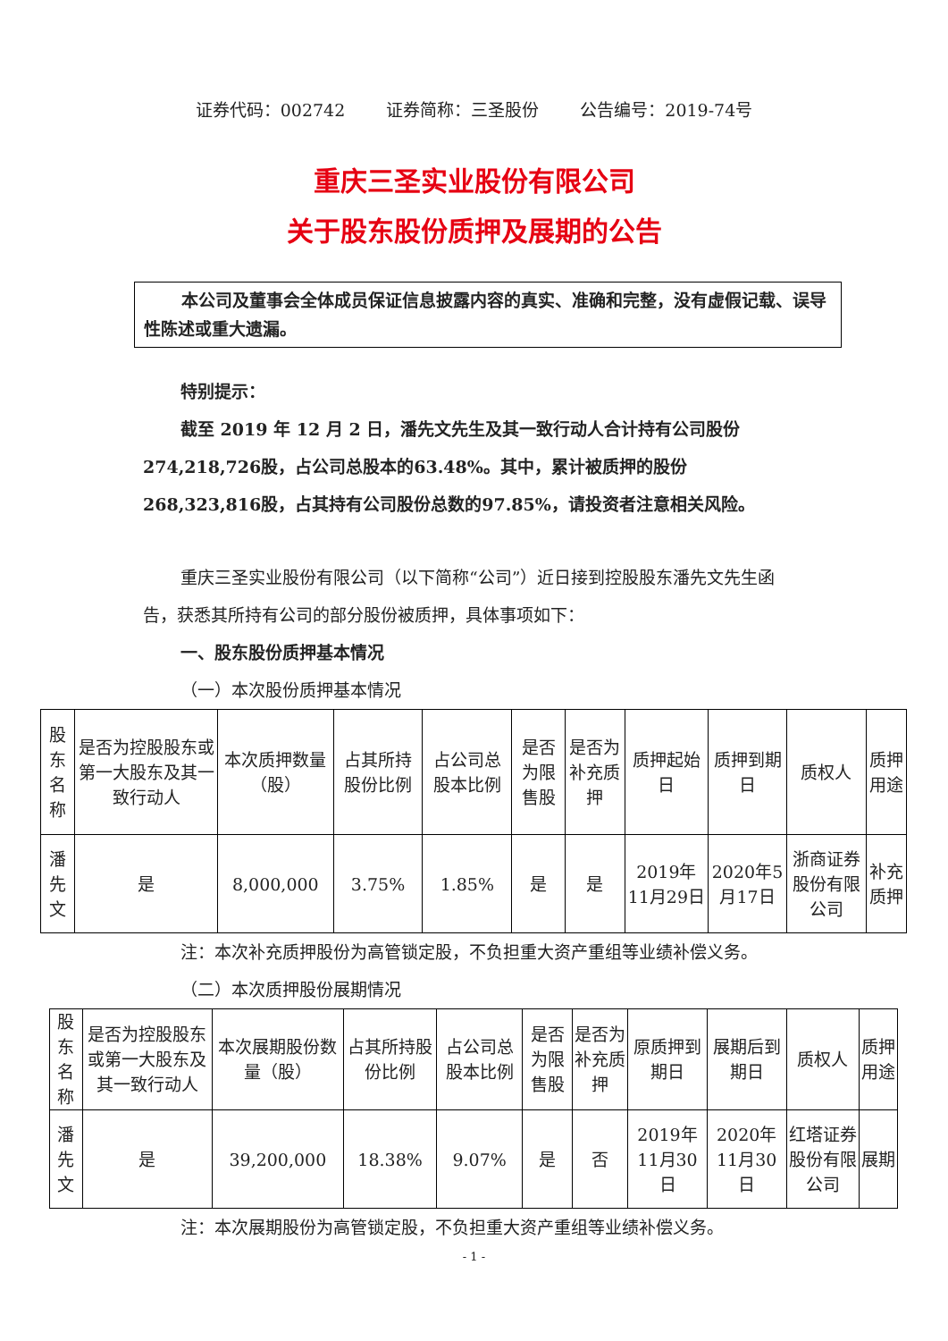证券代码：002742 证券简称：三圣股份 公告编号：2019-74号
重庆三圣实业股份有限公司
关于股东股份质押及展期的公告
本公司及董事会全体成员保证信息披露内容的真实、准确和完整，没有虚假记载、误导性陈述或重大遗漏。
特别提示：
截至 2019 年 12 月 2 日，潘先文先生及其一致行动人合计持有公司股份274,218,726股，占公司总股本的63.48%。其中，累计被质押的股份268,323,816股，占其持有公司股份总数的97.85%，请投资者注意相关风险。
重庆三圣实业股份有限公司（以下简称“公司”）近日接到控股股东潘先文先生函告，获悉其所持有公司的部分股份被质押，具体事项如下：
一、股东股份质押基本情况
（一）本次股份质押基本情况
| 股东 名称 | 是否为控股股东或第一大股东及其一致行动人 | 本次质押数量（股） | 占其所持股份比例 | 占公司总股本比例 | 是否为限售股 | 是否为补充质押 | 质押起始日 | 质押到期日 | 质权人 | 质押用途 |
| --- | --- | --- | --- | --- | --- | --- | --- | --- | --- | --- |
| 潘先文 | 是 | 8,000,000 | 3.75% | 1.85% | 是 | 是 | 2019年11月29日 | 2020年5月17日 | 浙商证券股份有限公司 | 补充质押 |
注：本次补充质押股份为高管锁定股，不负担重大资产重组等业绩补偿义务。
（二）本次质押股份展期情况
| 股东 名称 | 是否为控股股东或第一大股东及其一致行动人 | 本次展期股份数量（股） | 占其所持股份比例 | 占公司总股本比例 | 是否为限售股 | 是否为补充质押 | 原质押到期日 | 展期后到期日 | 质权人 | 质押用途 |
| --- | --- | --- | --- | --- | --- | --- | --- | --- | --- | --- |
| 潘先文 | 是 | 39,200,000 | 18.38% | 9.07% | 是 | 否 | 2019年11月30日 | 2020年11月30日 | 红塔证券股份有限公司 | 展期 |
注：本次展期股份为高管锁定股，不负担重大资产重组等业绩补偿义务。
- 1 -